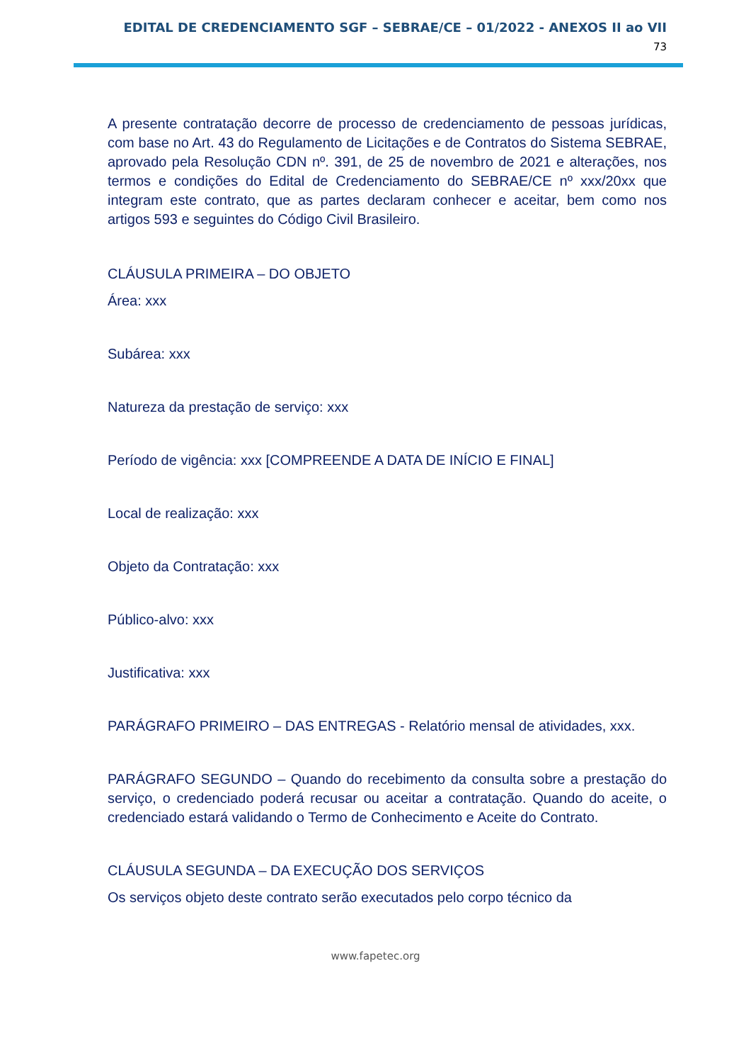EDITAL DE CREDENCIAMENTO SGF – SEBRAE/CE – 01/2022 - ANEXOS II ao VII
73
A presente contratação decorre de processo de credenciamento de pessoas jurídicas, com base no Art. 43 do Regulamento de Licitações e de Contratos do Sistema SEBRAE, aprovado pela Resolução CDN nº. 391, de 25 de novembro de 2021 e alterações, nos termos e condições do Edital de Credenciamento do SEBRAE/CE nº xxx/20xx que integram este contrato, que as partes declaram conhecer e aceitar, bem como nos artigos 593 e seguintes do Código Civil Brasileiro.
CLÁUSULA PRIMEIRA – DO OBJETO
Área: xxx
Subárea: xxx
Natureza da prestação de serviço: xxx
Período de vigência: xxx [COMPREENDE A DATA DE INÍCIO E FINAL]
Local de realização: xxx
Objeto da Contratação: xxx
Público-alvo: xxx
Justificativa: xxx
PARÁGRAFO PRIMEIRO – DAS ENTREGAS - Relatório mensal de atividades, xxx.
PARÁGRAFO SEGUNDO – Quando do recebimento da consulta sobre a prestação do serviço, o credenciado poderá recusar ou aceitar a contratação. Quando do aceite, o credenciado estará validando o Termo de Conhecimento e Aceite do Contrato.
CLÁUSULA SEGUNDA – DA EXECUÇÃO DOS SERVIÇOS
Os serviços objeto deste contrato serão executados pelo corpo técnico da
www.fapetec.org